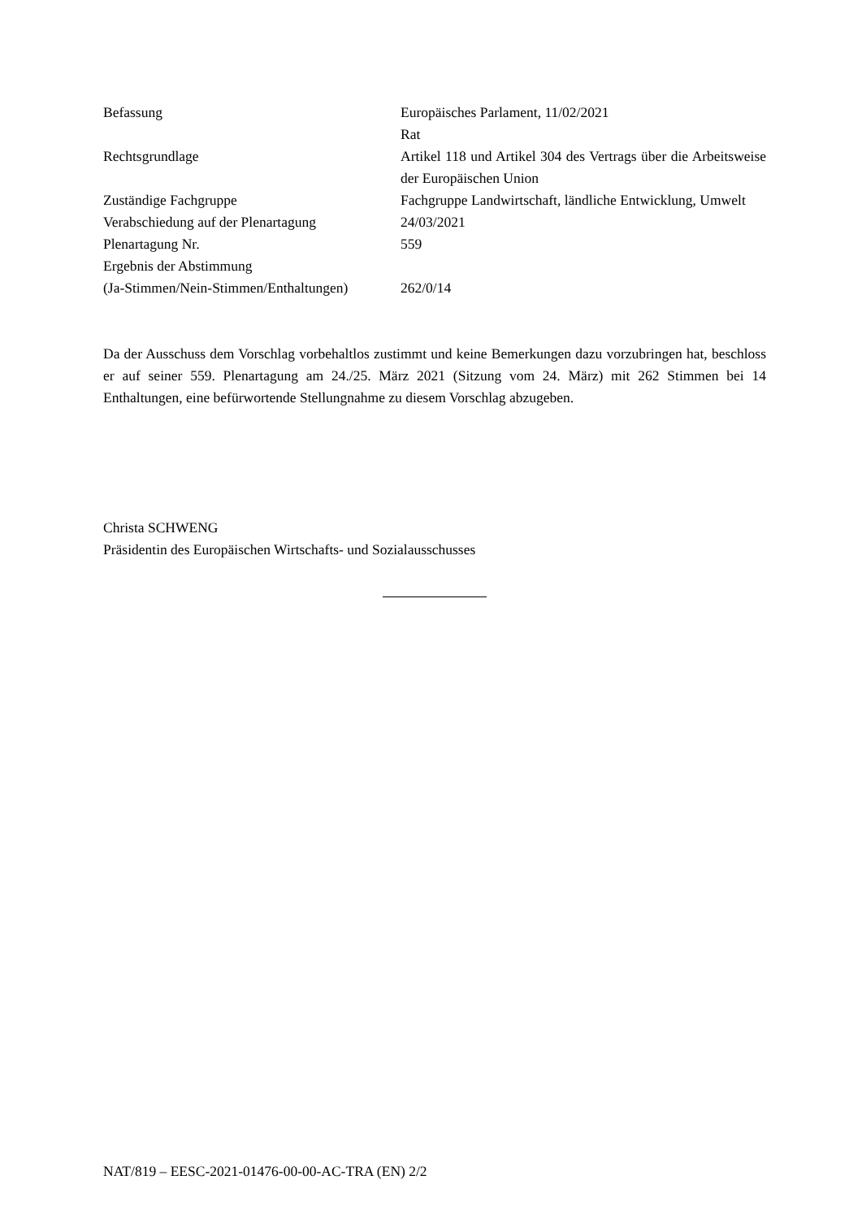| Befassung | Europäisches Parlament, 11/02/2021 Rat |
| Rechtsgrundlage | Artikel 118 und Artikel 304 des Vertrags über die Arbeitsweise der Europäischen Union |
| Zuständige Fachgruppe | Fachgruppe Landwirtschaft, ländliche Entwicklung, Umwelt |
| Verabschiedung auf der Plenartagung | 24/03/2021 |
| Plenartagung Nr. | 559 |
| Ergebnis der Abstimmung (Ja-Stimmen/Nein-Stimmen/Enthaltungen) | 262/0/14 |
Da der Ausschuss dem Vorschlag vorbehaltlos zustimmt und keine Bemerkungen dazu vorzubringen hat, beschloss er auf seiner 559. Plenartagung am 24./25. März 2021 (Sitzung vom 24. März) mit 262 Stimmen bei 14 Enthaltungen, eine befürwortende Stellungnahme zu diesem Vorschlag abzugeben.
Christa SCHWENG
Präsidentin des Europäischen Wirtschafts- und Sozialausschusses
NAT/819 – EESC-2021-01476-00-00-AC-TRA (EN) 2/2